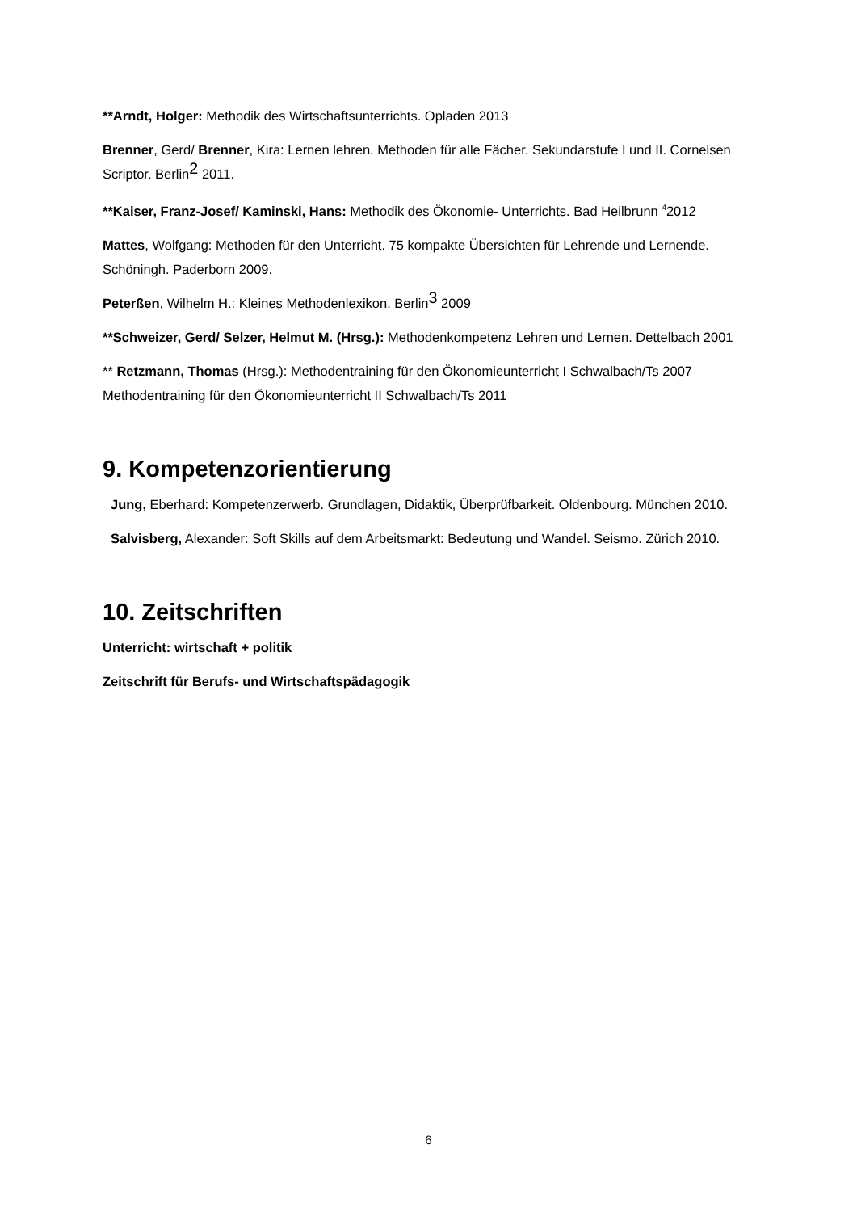**Arndt, Holger: Methodik des Wirtschaftsunterrichts. Opladen 2013
Brenner, Gerd/ Brenner, Kira: Lernen lehren. Methoden für alle Fächer. Sekundarstufe I und II. Cornelsen Scriptor. Berlin2 2011.
**Kaiser, Franz-Josef/ Kaminski, Hans: Methodik des Ökonomie- Unterrichts. Bad Heilbrunn <sup>4</sup>2012
Mattes, Wolfgang: Methoden für den Unterricht. 75 kompakte Übersichten für Lehrende und Lernende. Schöningh. Paderborn 2009.
Peterßen, Wilhelm H.: Kleines Methodenlexikon. Berlin3 2009
**Schweizer, Gerd/ Selzer, Helmut M. (Hrsg.): Methodenkompetenz Lehren und Lernen. Dettelbach 2001
** Retzmann, Thomas (Hrsg.): Methodentraining für den Ökonomieunterricht I Schwalbach/Ts 2007 Methodentraining für den Ökonomieunterricht II Schwalbach/Ts 2011
9. Kompetenzorientierung
Jung, Eberhard: Kompetenzerwerb. Grundlagen, Didaktik, Überprüfbarkeit. Oldenbourg. München 2010.
Salvisberg, Alexander: Soft Skills auf dem Arbeitsmarkt: Bedeutung und Wandel. Seismo. Zürich 2010.
10. Zeitschriften
Unterricht: wirtschaft + politik
Zeitschrift für Berufs- und Wirtschaftspädagogik
6